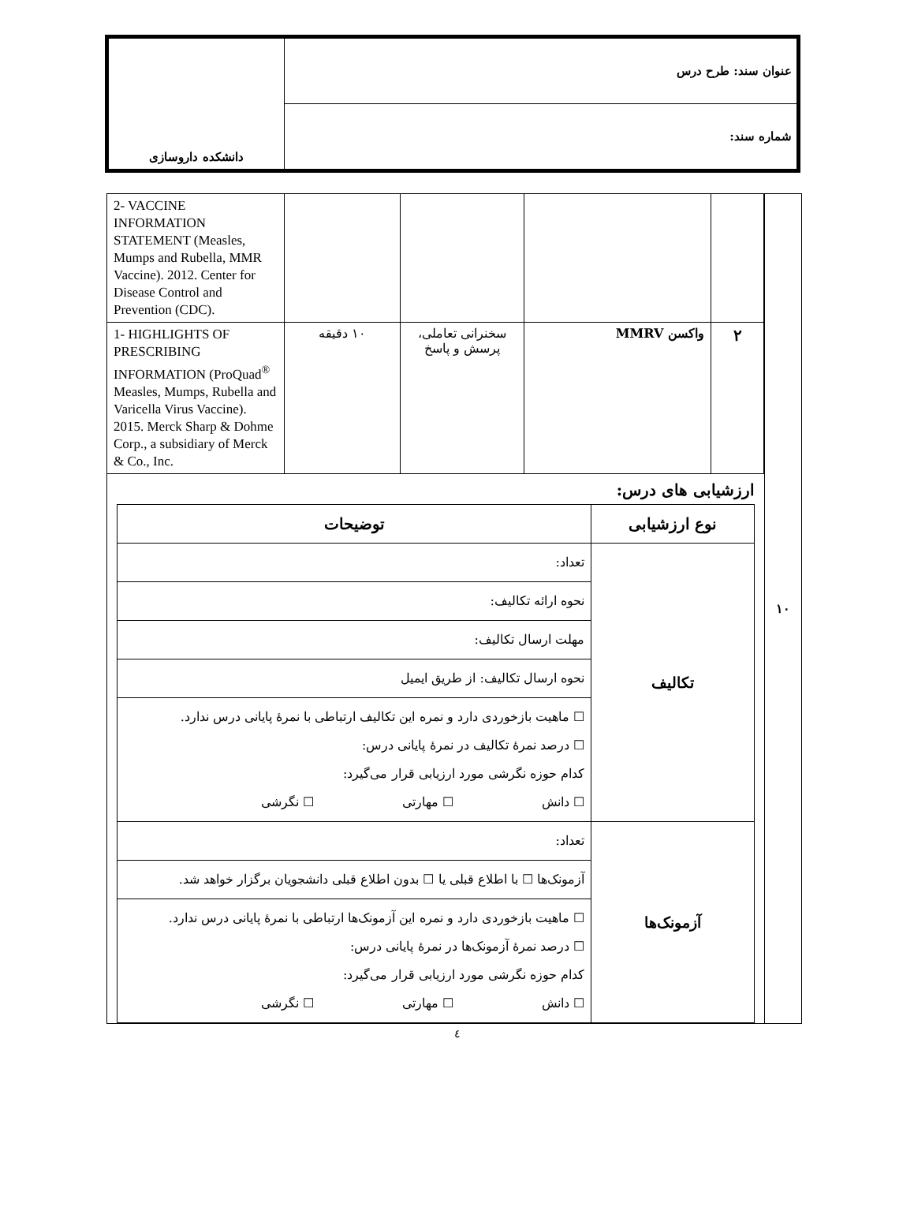| عنوان سند: طرح درس | دانشکده داروسازی |
| شماره سند: | |
| ۱۰ | | | | | | 2- VACCINE INFORMATION STATEMENT (Measles, Mumps and Rubella, MMR Vaccine). 2012. Center for Disease Control and Prevention (CDC). |
| | | ۲ | واکسن MMRV | سخنرانی تعاملی، پرسش و پاسخ | ۱۰ دقیقه | 1- HIGHLIGHTS OF PRESCRIBING INFORMATION (ProQuad<sup>®</sup> Measles, Mumps, Rubella and Varicella Virus Vaccine). 2015. Merck Sharp & Dohme Corp., a subsidiary of Merck & Co., Inc. |
| | ارزشیابی های درس: / نوع ارزشیابی / توضیحات / / --- / --- / / تکالیف / تعداد: / / / نحوه ارائه تکالیف: / / / مهلت ارسال تکالیف: / / / نحوه ارسال تکالیف: از طریق ایمیل / / / ☐ ماهیت بازخوردی دارد و نمره این تکالیف ارتباطی با نمرهٔ پایانی درس ندارد. ☐ درصد نمرهٔ تکالیف در نمرهٔ پایانی درس: کدام حوزه نگرشی مورد ارزیابی قرار می‌گیرد: ☐ دانش ☐ مهارتی ☐ نگرشی / / آزمونک‌ها / تعداد: / / / آزمونک‌ها ☐ با اطلاع قبلی یا ☐ بدون اطلاع قبلی دانشجویان برگزار خواهد شد. / / / ☐ ماهیت بازخوردی دارد و نمره این آزمونک‌ها ارتباطی با نمرهٔ پایانی درس ندارد. ☐ درصد نمرهٔ آزمونک‌ها در نمرهٔ پایانی درس: کدام حوزه نگرشی مورد ارزیابی قرار می‌گیرد: ☐ دانش ☐ مهارتی ☐ نگرشی / | | | | | |
٤